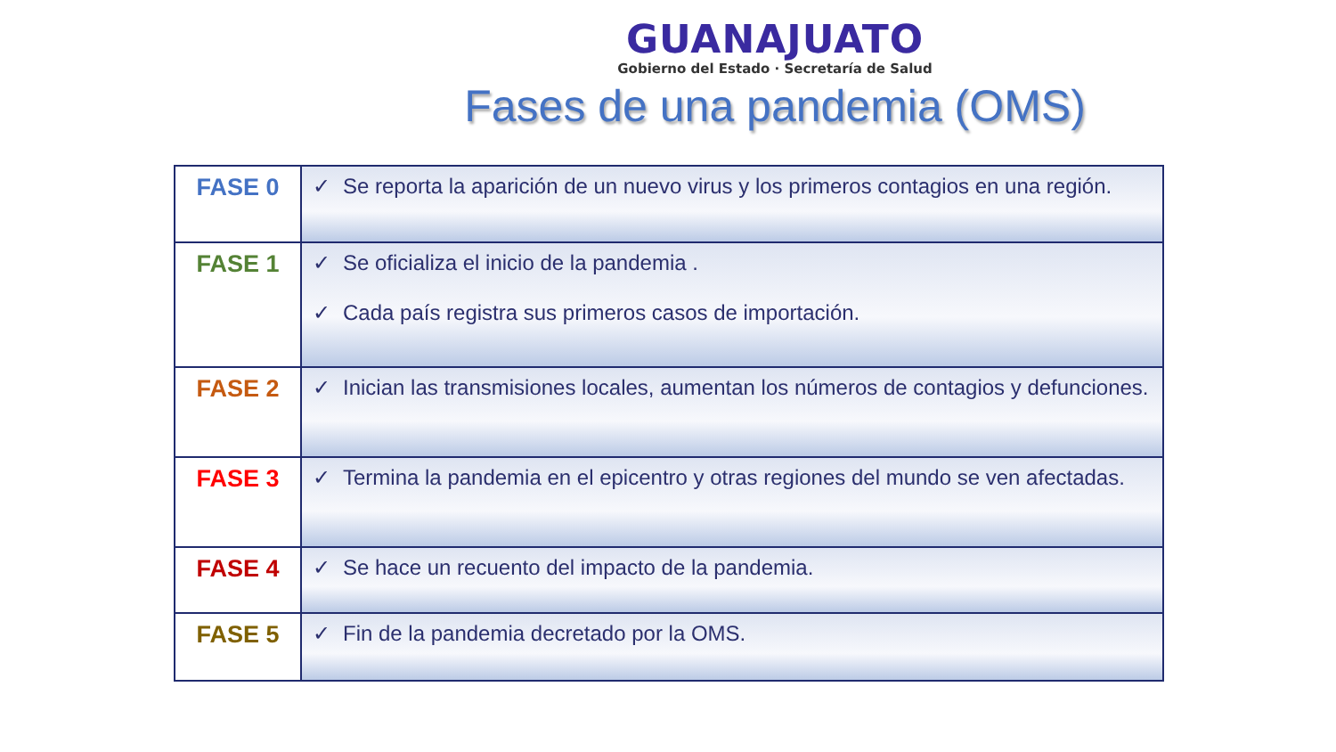GUANAJUATO
Gobierno del Estado · Secretaría de Salud
Fases de una pandemia (OMS)
| FASE 0 | ✓ Se reporta la aparición de un nuevo virus y los primeros contagios en una región. |
| FASE 1 | ✓ Se oficializa el inicio de la pandemia . ✓ Cada país registra sus primeros casos de importación. |
| FASE 2 | ✓ Inician las transmisiones locales, aumentan los números de contagios y defunciones. |
| FASE 3 | ✓ Termina la pandemia en el epicentro y otras regiones del mundo se ven afectadas. |
| FASE 4 | ✓ Se hace un recuento del impacto de la pandemia. |
| FASE 5 | ✓ Fin de la pandemia decretado por la OMS. |